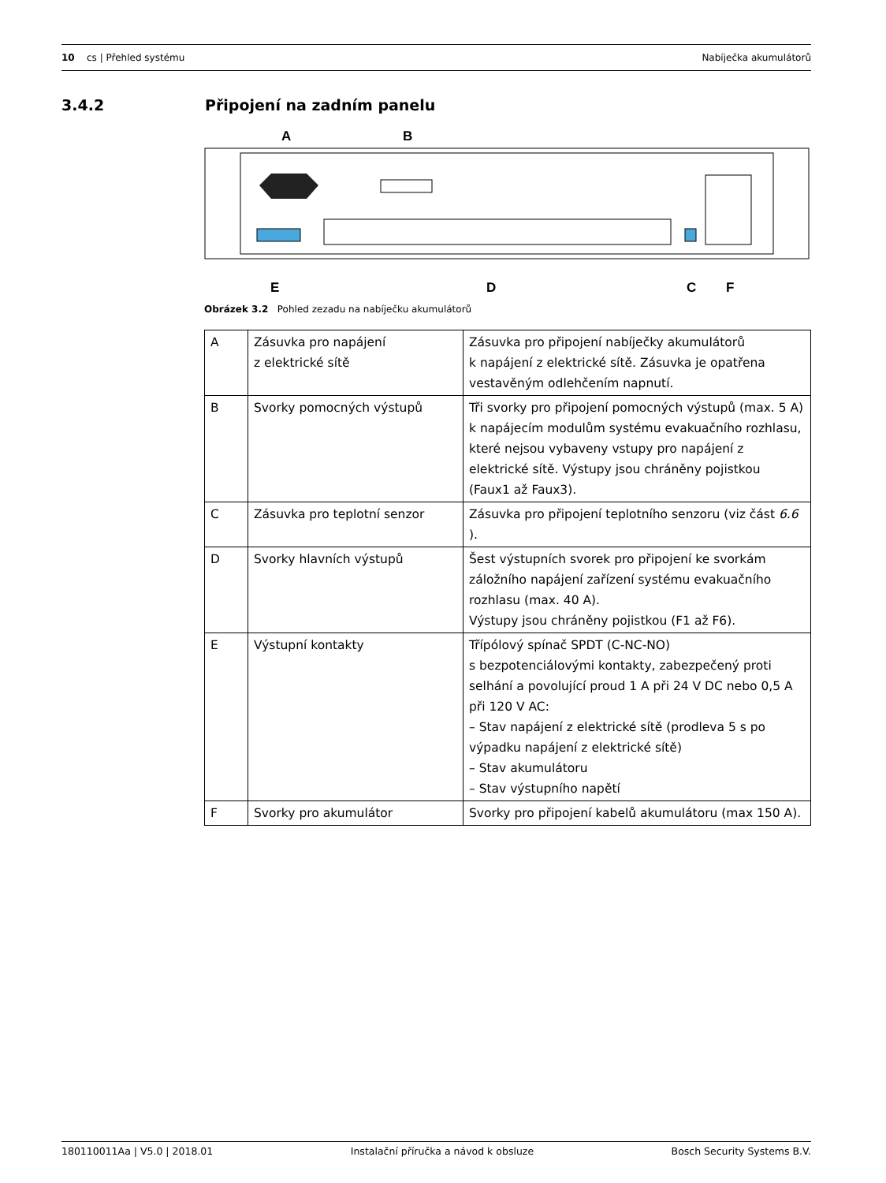10 cs | Přehled systému Nabíječka akumulátorů
3.4.2 Připojení na zadním panelu
A
B
E
D
C
F
Obrázek 3.2 Pohled zezadu na nabíječku akumulátorů
| A | Zásuvka pro napájení z elektrické sítě | Zásuvka pro připojení nabíječky akumulátorů k napájení z elektrické sítě. Zásuvka je opatřena vestavěným odlehčením napnutí. |
| B | Svorky pomocných výstupů | Tři svorky pro připojení pomocných výstupů (max. 5 A) k napájecím modulům systému evakuačního rozhlasu, které nejsou vybaveny vstupy pro napájení z elektrické sítě. Výstupy jsou chráněny pojistkou (Faux1 až Faux3). |
| C | Zásuvka pro teplotní senzor | Zásuvka pro připojení teplotního senzoru (viz část 6.6 ). |
| D | Svorky hlavních výstupů | Šest výstupních svorek pro připojení ke svorkám záložního napájení zařízení systému evakuačního rozhlasu (max. 40 A). Výstupy jsou chráněny pojistkou (F1 až F6). |
| E | Výstupní kontakty | Třípólový spínač SPDT (C-NC-NO) s bezpotenciálovými kontakty, zabezpečený proti selhání a povolující proud 1 A při 24 V DC nebo 0,5 A při 120 V AC: – Stav napájení z elektrické sítě (prodleva 5 s po výpadku napájení z elektrické sítě) – Stav akumulátoru – Stav výstupního napětí |
| F | Svorky pro akumulátor | Svorky pro připojení kabelů akumulátoru (max 150 A). |
180110011Aa | V5.0 | 2018.01 Instalační příručka a návod k obsluze Bosch Security Systems B.V.